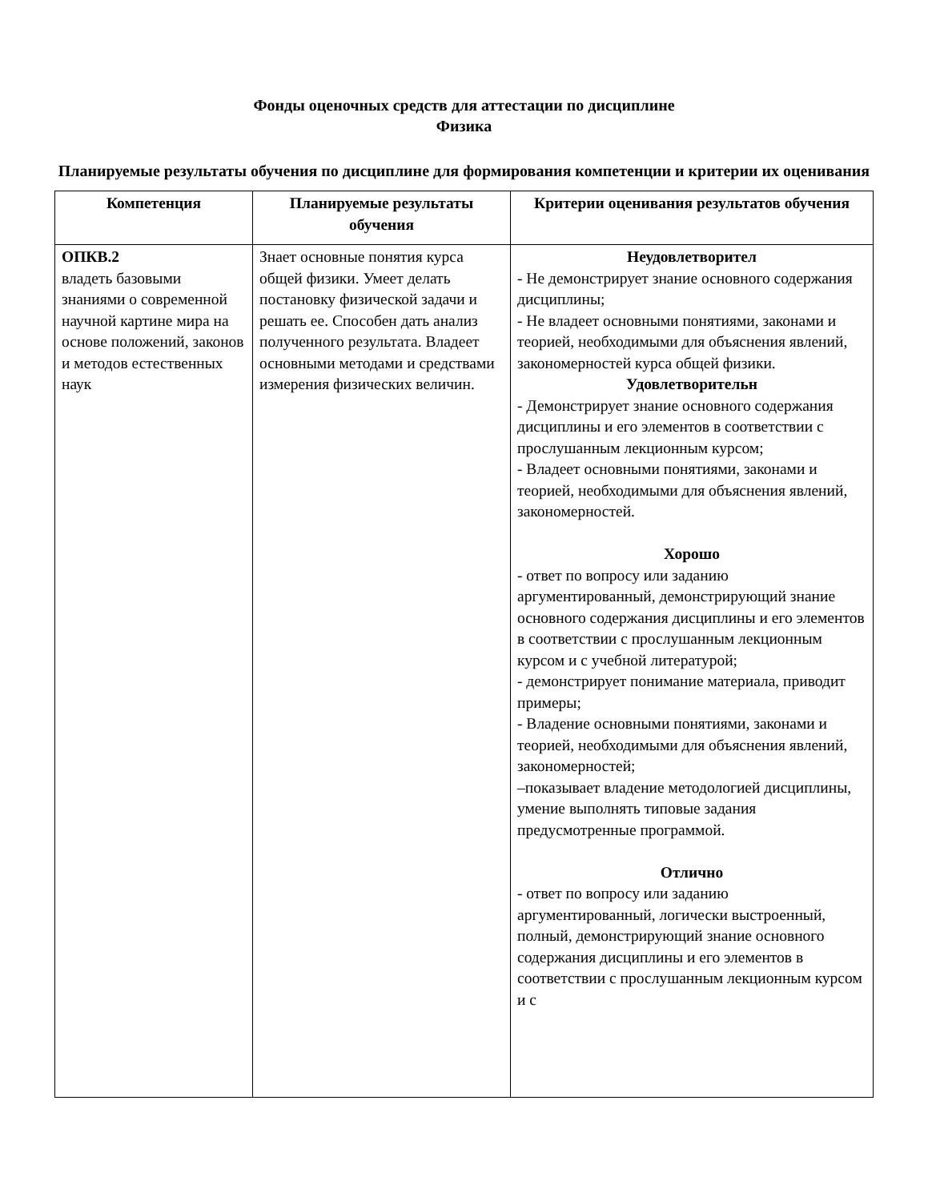Фонды оценочных средств для аттестации по дисциплине
Физика
Планируемые результаты обучения по дисциплине для формирования компетенции и критерии их оценивания
| Компетенция | Планируемые результаты обучения | Критерии оценивания результатов обучения |
| --- | --- | --- |
| ОПКВ.2 владеть базовыми знаниями о современной научной картине мира на основе положений, законов и методов естественных наук | Знает основные понятия курса общей физики. Умеет делать постановку физической задачи и решать ее. Способен дать анализ полученного результата. Владеет основными методами и средствами измерения физических величин. | Неудовлетворител - Не демонстрирует знание основного содержания дисциплины; - Не владеет основными понятиями, законами и теорией, необходимыми для объяснения явлений, закономерностей курса общей физики. Удовлетворительн - Демонстрирует знание основного содержания дисциплины и его элементов в соответствии с прослушанным лекционным курсом; - Владеет основными понятиями, законами и теорией, необходимыми для объяснения явлений, закономерностей. Хорошо - ответ по вопросу или заданию аргументированный, демонстрирующий знание основного содержания дисциплины и его элементов в соответствии с прослушанным лекционным курсом и с учебной литературой; - демонстрирует понимание материала, приводит примеры; - Владение основными понятиями, законами и теорией, необходимыми для объяснения явлений, закономерностей; –показывает владение методологией дисциплины, умение выполнять типовые задания предусмотренные программой. Отлично - ответ по вопросу или заданию аргументированный, логически выстроенный, полный, демонстрирующий знание основного содержания дисциплины и его элементов в соответствии с прослушанным лекционным курсом и с |